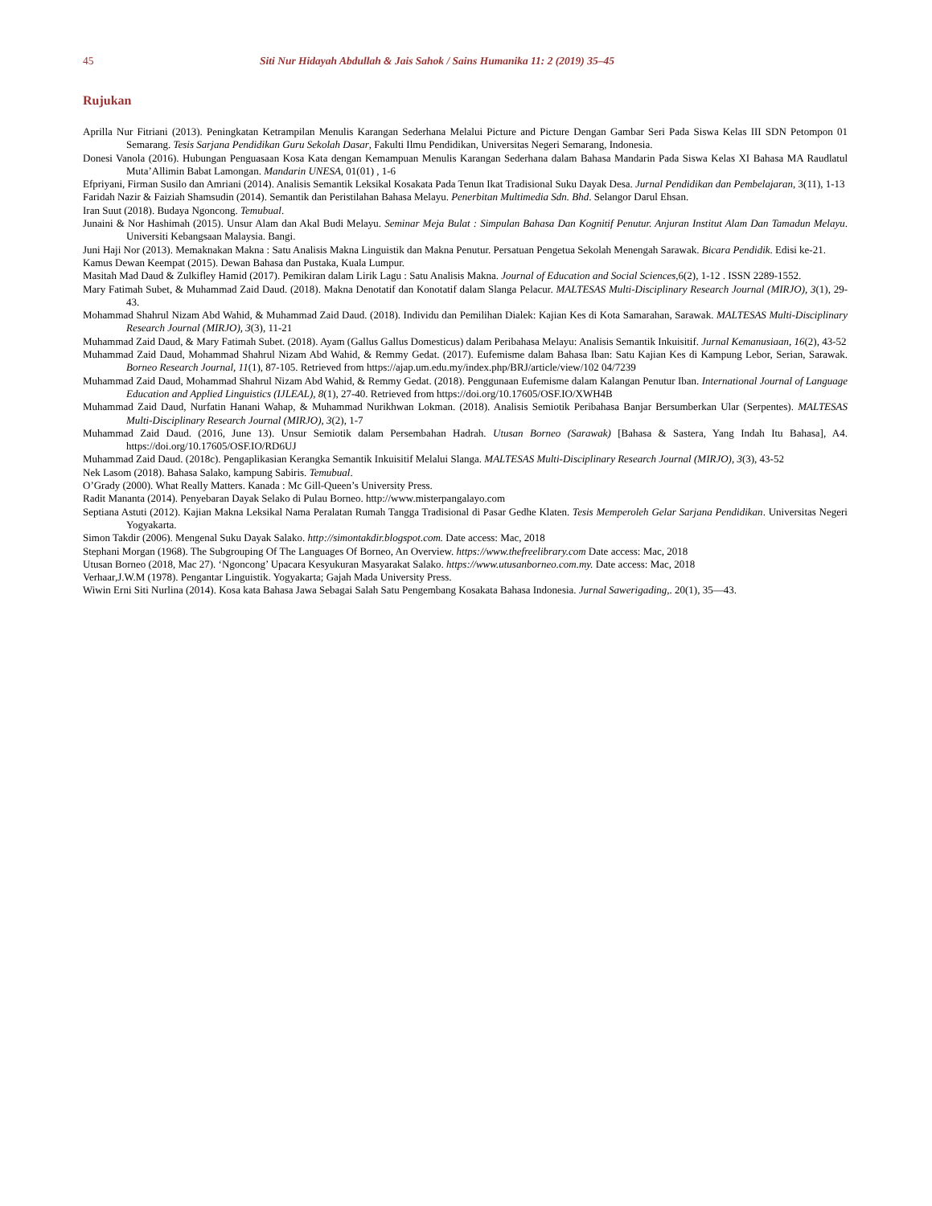45 Siti Nur Hidayah Abdullah & Jais Sahok / Sains Humanika 11: 2 (2019) 35–45
Rujukan
Aprilla Nur Fitriani (2013). Peningkatan Ketrampilan Menulis Karangan Sederhana Melalui Picture and Picture Dengan Gambar Seri Pada Siswa Kelas III SDN Petompon 01 Semarang. Tesis Sarjana Pendidikan Guru Sekolah Dasar, Fakulti Ilmu Pendidikan, Universitas Negeri Semarang, Indonesia.
Donesi Vanola (2016). Hubungan Penguasaan Kosa Kata dengan Kemampuan Menulis Karangan Sederhana dalam Bahasa Mandarin Pada Siswa Kelas XI Bahasa MA Raudlatul Muta’Allimin Babat Lamongan. Mandarin UNESA, 01(01) , 1-6
Efpriyani, Firman Susilo dan Amriani (2014). Analisis Semantik Leksikal Kosakata Pada Tenun Ikat Tradisional Suku Dayak Desa. Jurnal Pendidikan dan Pembelajaran, 3(11), 1-13
Faridah Nazir & Faiziah Shamsudin (2014). Semantik dan Peristilahan Bahasa Melayu. Penerbitan Multimedia Sdn. Bhd. Selangor Darul Ehsan.
Iran Suut (2018). Budaya Ngoncong. Temubual.
Junaini & Nor Hashimah (2015). Unsur Alam dan Akal Budi Melayu. Seminar Meja Bulat : Simpulan Bahasa Dan Kognitif Penutur. Anjuran Institut Alam Dan Tamadun Melayu. Universiti Kebangsaan Malaysia. Bangi.
Juni Haji Nor (2013). Memaknakan Makna : Satu Analisis Makna Linguistik dan Makna Penutur. Persatuan Pengetua Sekolah Menengah Sarawak. Bicara Pendidik. Edisi ke-21.
Kamus Dewan Keempat (2015). Dewan Bahasa dan Pustaka, Kuala Lumpur.
Masitah Mad Daud & Zulkifley Hamid (2017). Pemikiran dalam Lirik Lagu : Satu Analisis Makna. Journal of Education and Social Sciences,6(2), 1-12 . ISSN 2289-1552.
Mary Fatimah Subet, & Muhammad Zaid Daud. (2018). Makna Denotatif dan Konotatif dalam Slanga Pelacur. MALTESAS Multi-Disciplinary Research Journal (MIRJO), 3(1), 29-43.
Mohammad Shahrul Nizam Abd Wahid, & Muhammad Zaid Daud. (2018). Individu dan Pemilihan Dialek: Kajian Kes di Kota Samarahan, Sarawak. MALTESAS Multi-Disciplinary Research Journal (MIRJO), 3(3), 11-21
Muhammad Zaid Daud, & Mary Fatimah Subet. (2018). Ayam (Gallus Gallus Domesticus) dalam Peribahasa Melayu: Analisis Semantik Inkuisitif. Jurnal Kemanusiaan, 16(2), 43-52
Muhammad Zaid Daud, Mohammad Shahrul Nizam Abd Wahid, & Remmy Gedat. (2017). Eufemisme dalam Bahasa Iban: Satu Kajian Kes di Kampung Lebor, Serian, Sarawak. Borneo Research Journal, 11(1), 87-105. Retrieved from https://ajap.um.edu.my/index.php/BRJ/article/view/102 04/7239
Muhammad Zaid Daud, Mohammad Shahrul Nizam Abd Wahid, & Remmy Gedat. (2018). Penggunaan Eufemisme dalam Kalangan Penutur Iban. International Journal of Language Education and Applied Linguistics (IJLEAL), 8(1), 27-40. Retrieved from https://doi.org/10.17605/OSF.IO/XWH4B
Muhammad Zaid Daud, Nurfatin Hanani Wahap, & Muhammad Nurikhwan Lokman. (2018). Analisis Semiotik Peribahasa Banjar Bersumberkan Ular (Serpentes). MALTESAS Multi-Disciplinary Research Journal (MIRJO), 3(2), 1-7
Muhammad Zaid Daud. (2016, June 13). Unsur Semiotik dalam Persembahan Hadrah. Utusan Borneo (Sarawak) [Bahasa & Sastera, Yang Indah Itu Bahasa], A4. https://doi.org/10.17605/OSF.IO/RD6UJ
Muhammad Zaid Daud. (2018c). Pengaplikasian Kerangka Semantik Inkuisitif Melalui Slanga. MALTESAS Multi-Disciplinary Research Journal (MIRJO), 3(3), 43-52
Nek Lasom (2018). Bahasa Salako, kampung Sabiris. Temubual.
O’Grady (2000). What Really Matters. Kanada : Mc Gill-Queen’s University Press.
Radit Mananta (2014). Penyebaran Dayak Selako di Pulau Borneo. http://www.misterpangalayo.com
Septiana Astuti (2012). Kajian Makna Leksikal Nama Peralatan Rumah Tangga Tradisional di Pasar Gedhe Klaten. Tesis Memperoleh Gelar Sarjana Pendidikan. Universitas Negeri Yogyakarta.
Simon Takdir (2006). Mengenal Suku Dayak Salako. http://simontakdir.blogspot.com. Date access: Mac, 2018
Stephani Morgan (1968). The Subgrouping Of The Languages Of Borneo, An Overview. https://www.thefreelibrary.com Date access: Mac, 2018
Utusan Borneo (2018, Mac 27). ‘Ngoncong’ Upacara Kesyukuran Masyarakat Salako. https://www.utusanborneo.com.my. Date access: Mac, 2018
Verhaar,J.W.M (1978). Pengantar Linguistik. Yogyakarta; Gajah Mada University Press.
Wiwin Erni Siti Nurlina (2014). Kosa kata Bahasa Jawa Sebagai Salah Satu Pengembang Kosakata Bahasa Indonesia. Jurnal Sawerigading,. 20(1), 35—43.